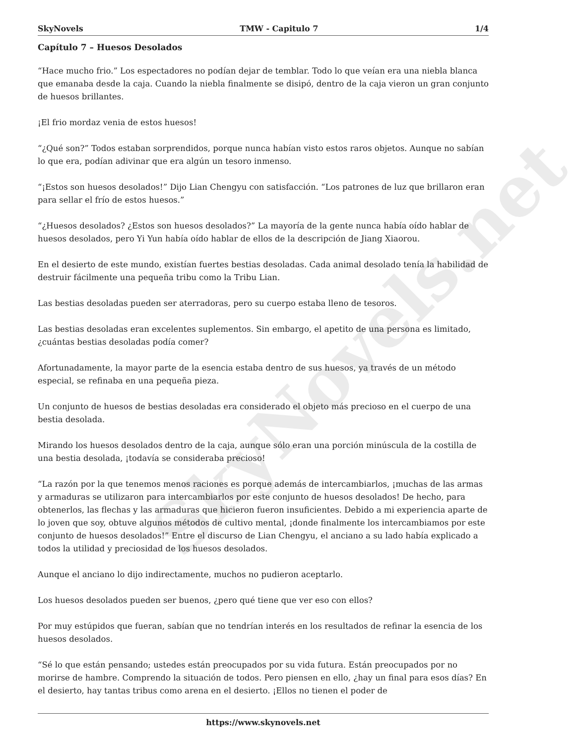SkyNovels.net
SkyNovels TMW - Capitulo 7 1/4
Capítulo 7 – Huesos Desolados
“Hace mucho frio.” Los espectadores no podían dejar de temblar. Todo lo que veían era una niebla blanca que emanaba desde la caja. Cuando la niebla finalmente se disipó, dentro de la caja vieron un gran conjunto de huesos brillantes.
¡El frio mordaz venia de estos huesos!
“¿Qué son?” Todos estaban sorprendidos, porque nunca habían visto estos raros objetos. Aunque no sabían lo que era, podían adivinar que era algún un tesoro inmenso.
“¡Estos son huesos desolados!” Dijo Lian Chengyu con satisfacción. “Los patrones de luz que brillaron eran para sellar el frío de estos huesos.”
“¿Huesos desolados? ¿Estos son huesos desolados?” La mayoría de la gente nunca había oído hablar de huesos desolados, pero Yi Yun había oído hablar de ellos de la descripción de Jiang Xiaorou.
En el desierto de este mundo, existían fuertes bestias desoladas. Cada animal desolado tenía la habilidad de destruir fácilmente una pequeña tribu como la Tribu Lian.
Las bestias desoladas pueden ser aterradoras, pero su cuerpo estaba lleno de tesoros.
Las bestias desoladas eran excelentes suplementos. Sin embargo, el apetito de una persona es limitado, ¿cuántas bestias desoladas podía comer?
Afortunadamente, la mayor parte de la esencia estaba dentro de sus huesos, ya través de un método especial, se refinaba en una pequeña pieza.
Un conjunto de huesos de bestias desoladas era considerado el objeto más precioso en el cuerpo de una bestia desolada.
Mirando los huesos desolados dentro de la caja, aunque sólo eran una porción minúscula de la costilla de una bestia desolada, ¡todavía se consideraba precioso!
“La razón por la que tenemos menos raciones es porque además de intercambiarlos, ¡muchas de las armas y armaduras se utilizaron para intercambiarlos por este conjunto de huesos desolados! De hecho, para obtenerlos, las flechas y las armaduras que hicieron fueron insuficientes. Debido a mi experiencia aparte de lo joven que soy, obtuve algunos métodos de cultivo mental, ¡donde finalmente los intercambiamos por este conjunto de huesos desolados!” Entre el discurso de Lian Chengyu, el anciano a su lado había explicado a todos la utilidad y preciosidad de los huesos desolados.
Aunque el anciano lo dijo indirectamente, muchos no pudieron aceptarlo.
Los huesos desolados pueden ser buenos, ¿pero qué tiene que ver eso con ellos?
Por muy estúpidos que fueran, sabían que no tendrían interés en los resultados de refinar la esencia de los huesos desolados.
“Sé lo que están pensando; ustedes están preocupados por su vida futura. Están preocupados por no morirse de hambre. Comprendo la situación de todos. Pero piensen en ello, ¿hay un final para esos días? En el desierto, hay tantas tribus como arena en el desierto. ¡Ellos no tienen el poder de
https://www.skynovels.net